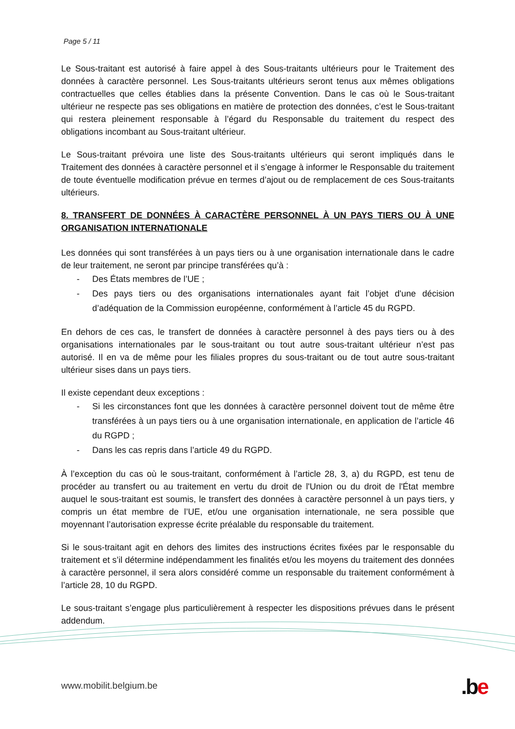Page 5 / 11
Le Sous-traitant est autorisé à faire appel à des Sous-traitants ultérieurs pour le Traitement des données à caractère personnel. Les Sous-traitants ultérieurs seront tenus aux mêmes obligations contractuelles que celles établies dans la présente Convention. Dans le cas où le Sous-traitant ultérieur ne respecte pas ses obligations en matière de protection des données, c’est le Sous-traitant qui restera pleinement responsable à l’égard du Responsable du traitement du respect des obligations incombant au Sous-traitant ultérieur.
Le Sous-traitant prévoira une liste des Sous-traitants ultérieurs qui seront impliqués dans le Traitement des données à caractère personnel et il s’engage à informer le Responsable du traitement de toute éventuelle modification prévue en termes d’ajout ou de remplacement de ces Sous-traitants ultérieurs.
8. TRANSFERT DE DONNÉES À CARACTÈRE PERSONNEL À UN PAYS TIERS OU À UNE ORGANISATION INTERNATIONALE
Les données qui sont transférées à un pays tiers ou à une organisation internationale dans le cadre de leur traitement, ne seront par principe transférées qu’à :
- Des États membres de l’UE ;
- Des pays tiers ou des organisations internationales ayant fait l’objet d'une décision d’adéquation de la Commission européenne, conformément à l’article 45 du RGPD.
En dehors de ces cas, le transfert de données à caractère personnel à des pays tiers ou à des organisations internationales par le sous-traitant ou tout autre sous-traitant ultérieur n’est pas autorisé. Il en va de même pour les filiales propres du sous-traitant ou de tout autre sous-traitant ultérieur sises dans un pays tiers.
Il existe cependant deux exceptions :
- Si les circonstances font que les données à caractère personnel doivent tout de même être transférées à un pays tiers ou à une organisation internationale, en application de l’article 46 du RGPD ;
- Dans les cas repris dans l’article 49 du RGPD.
À l’exception du cas où le sous-traitant, conformément à l’article 28, 3, a) du RGPD, est tenu de procéder au transfert ou au traitement en vertu du droit de l'Union ou du droit de l'État membre auquel le sous-traitant est soumis, le transfert des données à caractère personnel à un pays tiers, y compris un état membre de l’UE, et/ou une organisation internationale, ne sera possible que moyennant l’autorisation expresse écrite préalable du responsable du traitement.
Si le sous-traitant agit en dehors des limites des instructions écrites fixées par le responsable du traitement et s’il détermine indépendamment les finalités et/ou les moyens du traitement des données à caractère personnel, il sera alors considéré comme un responsable du traitement conformément à l’article 28, 10 du RGPD.
Le sous-traitant s’engage plus particulièrement à respecter les dispositions prévues dans le présent addendum.
www.mobilit.belgium.be .be